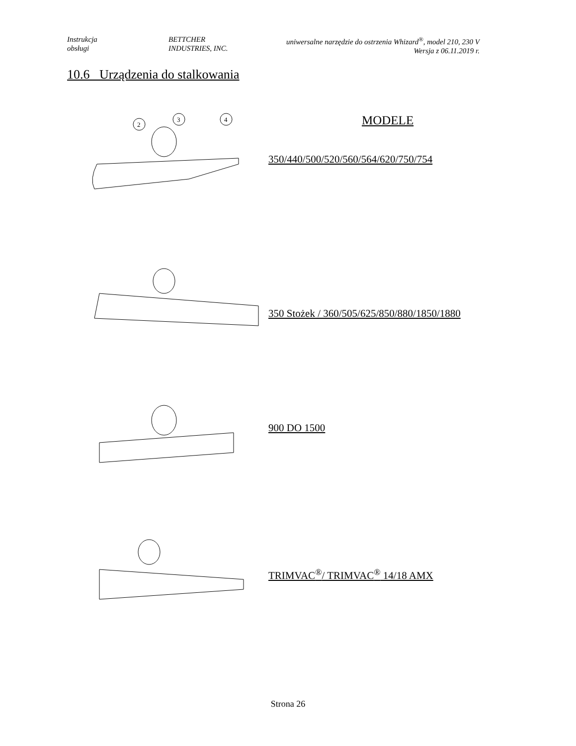Instrukcja
obsługi
BETTCHER
INDUSTRIES, INC.
uniwersalne narzędzie do ostrzenia Whizard<sup>®</sup>, model 210, 230 V
Wersja z 06.11.2019 r.
10.6 Urządzenia do stalkowania
MODELE
2
3
4
350/440/500/520/560/564/620/750/754
350 Stożek / 360/505/625/850/880/1850/1880
900 DO 1500
TRIMVAC<sup>®</sup>/ TRIMVAC<sup>®</sup> 14/18 AMX
Strona 26